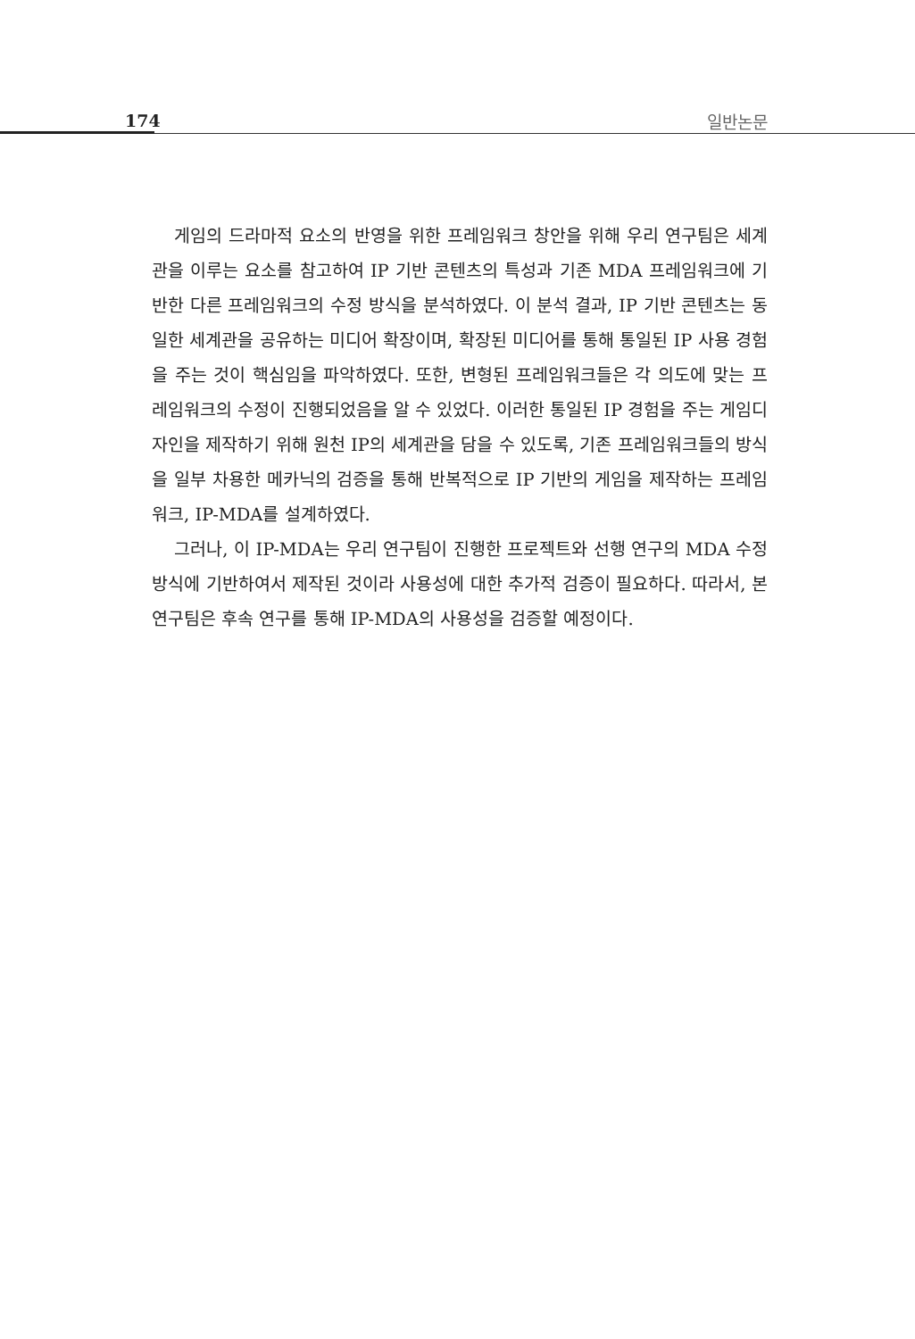174 일반논문
게임의 드라마적 요소의 반영을 위한 프레임워크 창안을 위해 우리 연구팀은 세계관을 이루는 요소를 참고하여 IP 기반 콘텐츠의 특성과 기존 MDA 프레임워크에 기반한 다른 프레임워크의 수정 방식을 분석하였다. 이 분석 결과, IP 기반 콘텐츠는 동일한 세계관을 공유하는 미디어 확장이며, 확장된 미디어를 통해 통일된 IP 사용 경험을 주는 것이 핵심임을 파악하였다. 또한, 변형된 프레임워크들은 각 의도에 맞는 프레임워크의 수정이 진행되었음을 알 수 있었다. 이러한 통일된 IP 경험을 주는 게임디자인을 제작하기 위해 원천 IP의 세계관을 담을 수 있도록, 기존 프레임워크들의 방식을 일부 차용한 메카닉의 검증을 통해 반복적으로 IP 기반의 게임을 제작하는 프레임워크, IP-MDA를 설계하였다.
그러나, 이 IP-MDA는 우리 연구팀이 진행한 프로젝트와 선행 연구의 MDA 수정 방식에 기반하여서 제작된 것이라 사용성에 대한 추가적 검증이 필요하다. 따라서, 본 연구팀은 후속 연구를 통해 IP-MDA의 사용성을 검증할 예정이다.